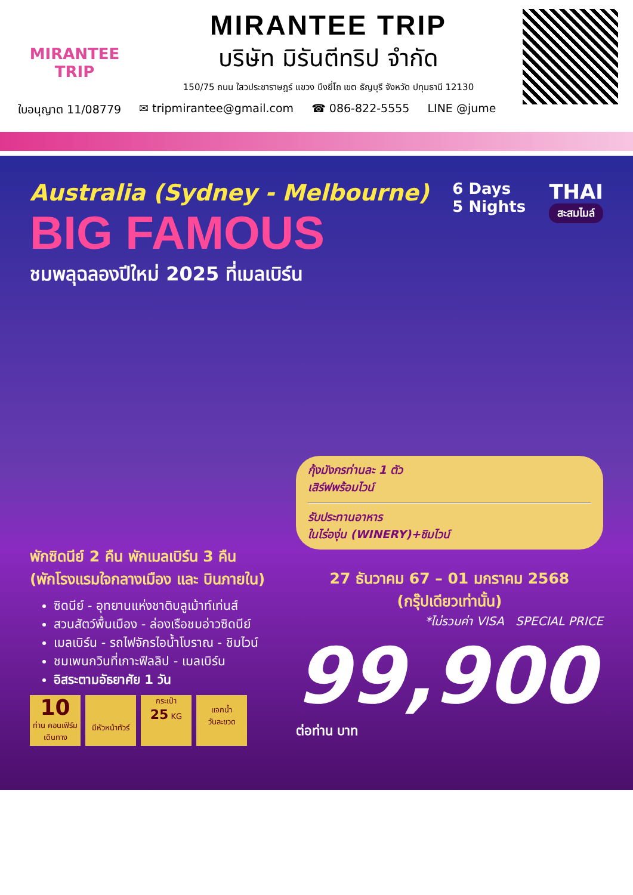MIRANTEE TRIP
MIRANTEE TRIP
บริษัท มิรันตีทริป จำกัด
150/75 ถนน ใสวประชาราษฎร์ แขวง บึงยี่โถ เขต ธัญบุรี จังหวัด ปทุมธานี 12130
ใบอนุญาต 11/08779 ✉ tripmirantee@gmail.com ☎ 086-822-5555 LINE @jume
Australia (Sydney - Melbourne)
BIG FAMOUS
ชมพลุฉลองปีใหม่ 2025 ที่เมลเบิร์น
6 Days
5 Nights
THAI
สะสมไมล์
พักซิดนีย์ 2 คืน พักเมลเบิร์น 3 คืน
(พักโรงแรมใจกลางเมือง และ บินภายใน)
ซิดนีย์ - อุทยานแห่งชาติบลูเม้าท์เท่นส์
สวนสัตว์พื้นเมือง - ล่องเรือชมอ่าวซิดนีย์
เมลเบิร์น - รถไฟจักรไอน้ำโบราณ - ชิมไวน์
ชมเพนกวินที่เกาะฟิลลิป - เมลเบิร์น
อิสระตามอัธยาศัย 1 วัน
10
ท่าน คอนเฟิร์มเดินทาง
มีหัวหน้าทัวร์ กระเป๋า
25 KG
แจกน้ำ
วันละขวด
กุ้งมังกรท่านละ 1 ตัว
เสิร์ฟพร้อมไวน์
รับประทานอาหาร
ในไร่องุ่น (WINERY)+ชิมไวน์
27 ธันวาคม 67 – 01 มกราคม 2568
(กรุ๊ปเดียวเท่านั้น)
*ไม่รวมค่า VISA SPECIAL PRICE
99,900 ต่อท่าน บาท